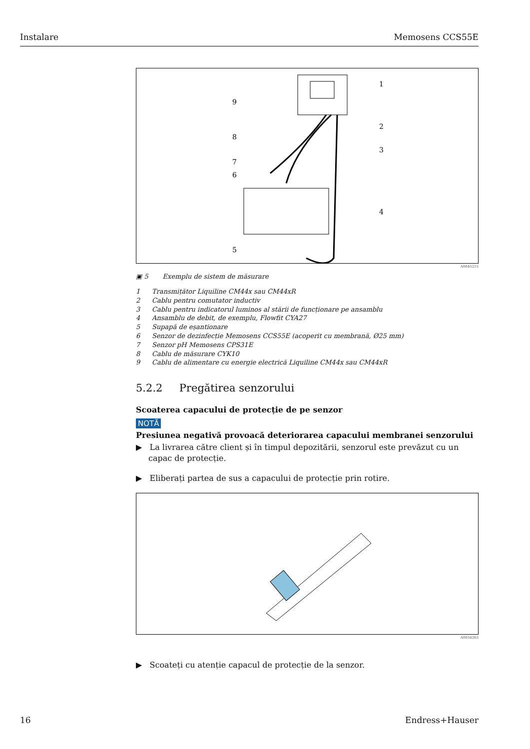Instalare Memosens CCS55E
1
2
3
4
5
6
7
8
9
A0045215
▣ 5 Exemplu de sistem de măsurare
1 Transmițător Liquiline CM44x sau CM44xR
2 Cablu pentru comutator inductiv
3 Cablu pentru indicatorul luminos al stării de funcționare pe ansamblu
4 Ansamblu de debit, de exemplu, Flowfit CYA27
5 Supapă de eșantionare
6 Senzor de dezinfecție Memosens CCS55E (acoperit cu membrană, Ø25 mm)
7 Senzor pH Memosens CPS31E
8 Cablu de măsurare CYK10
9 Cablu de alimentare cu energie electrică Liquiline CM44x sau CM44xR
5.2.2 Pregătirea senzorului
Scoaterea capacului de protecție de pe senzor
NOTĂ
Presiunea negativă provoacă deteriorarea capacului membranei senzorului
▶ La livrarea către client și în timpul depozitării, senzorul este prevăzut cu un capac de protecție.
▶ Eliberați partea de sus a capacului de protecție prin rotire.
A0034263
▶ Scoateți cu atenție capacul de protecție de la senzor.
16 Endress+Hauser